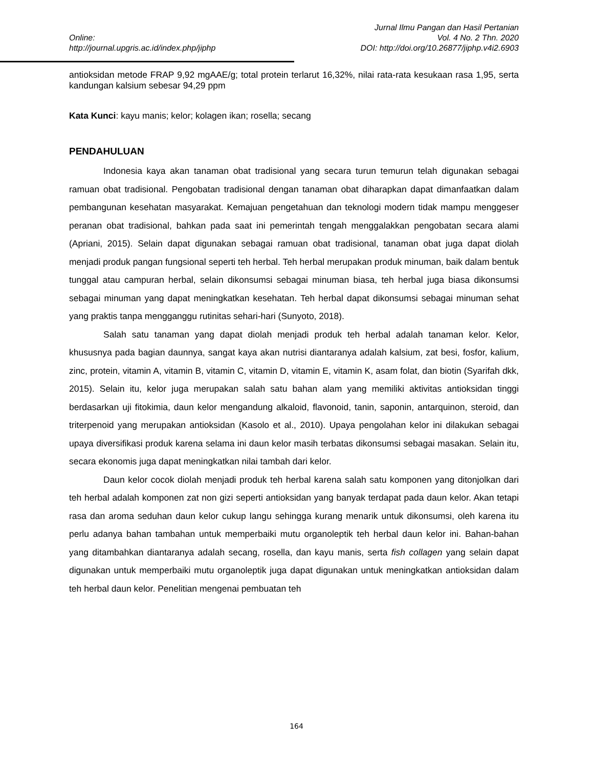Jurnal Ilmu Pangan dan Hasil Pertanian
Online: Vol. 4 No. 2 Thn. 2020
http://journal.upgris.ac.id/index.php/jiphp DOI: http://doi.org/10.26877/jiphp.v4i2.6903
antioksidan metode FRAP 9,92 mgAAE/g; total protein terlarut 16,32%, nilai rata-rata kesukaan rasa 1,95, serta kandungan kalsium sebesar 94,29 ppm
Kata Kunci: kayu manis; kelor; kolagen ikan; rosella; secang
PENDAHULUAN
Indonesia kaya akan tanaman obat tradisional yang secara turun temurun telah digunakan sebagai ramuan obat tradisional. Pengobatan tradisional dengan tanaman obat diharapkan dapat dimanfaatkan dalam pembangunan kesehatan masyarakat. Kemajuan pengetahuan dan teknologi modern tidak mampu menggeser peranan obat tradisional, bahkan pada saat ini pemerintah tengah menggalakkan pengobatan secara alami (Apriani, 2015). Selain dapat digunakan sebagai ramuan obat tradisional, tanaman obat juga dapat diolah menjadi produk pangan fungsional seperti teh herbal. Teh herbal merupakan produk minuman, baik dalam bentuk tunggal atau campuran herbal, selain dikonsumsi sebagai minuman biasa, teh herbal juga biasa dikonsumsi sebagai minuman yang dapat meningkatkan kesehatan. Teh herbal dapat dikonsumsi sebagai minuman sehat yang praktis tanpa mengganggu rutinitas sehari-hari (Sunyoto, 2018).
Salah satu tanaman yang dapat diolah menjadi produk teh herbal adalah tanaman kelor. Kelor, khususnya pada bagian daunnya, sangat kaya akan nutrisi diantaranya adalah kalsium, zat besi, fosfor, kalium, zinc, protein, vitamin A, vitamin B, vitamin C, vitamin D, vitamin E, vitamin K, asam folat, dan biotin (Syarifah dkk, 2015). Selain itu, kelor juga merupakan salah satu bahan alam yang memiliki aktivitas antioksidan tinggi berdasarkan uji fitokimia, daun kelor mengandung alkaloid, flavonoid, tanin, saponin, antarquinon, steroid, dan triterpenoid yang merupakan antioksidan (Kasolo et al., 2010). Upaya pengolahan kelor ini dilakukan sebagai upaya diversifikasi produk karena selama ini daun kelor masih terbatas dikonsumsi sebagai masakan. Selain itu, secara ekonomis juga dapat meningkatkan nilai tambah dari kelor.
Daun kelor cocok diolah menjadi produk teh herbal karena salah satu komponen yang ditonjolkan dari teh herbal adalah komponen zat non gizi seperti antioksidan yang banyak terdapat pada daun kelor. Akan tetapi rasa dan aroma seduhan daun kelor cukup langu sehingga kurang menarik untuk dikonsumsi, oleh karena itu perlu adanya bahan tambahan untuk memperbaiki mutu organoleptik teh herbal daun kelor ini. Bahan-bahan yang ditambahkan diantaranya adalah secang, rosella, dan kayu manis, serta fish collagen yang selain dapat digunakan untuk memperbaiki mutu organoleptik juga dapat digunakan untuk meningkatkan antioksidan dalam teh herbal daun kelor. Penelitian mengenai pembuatan teh
164